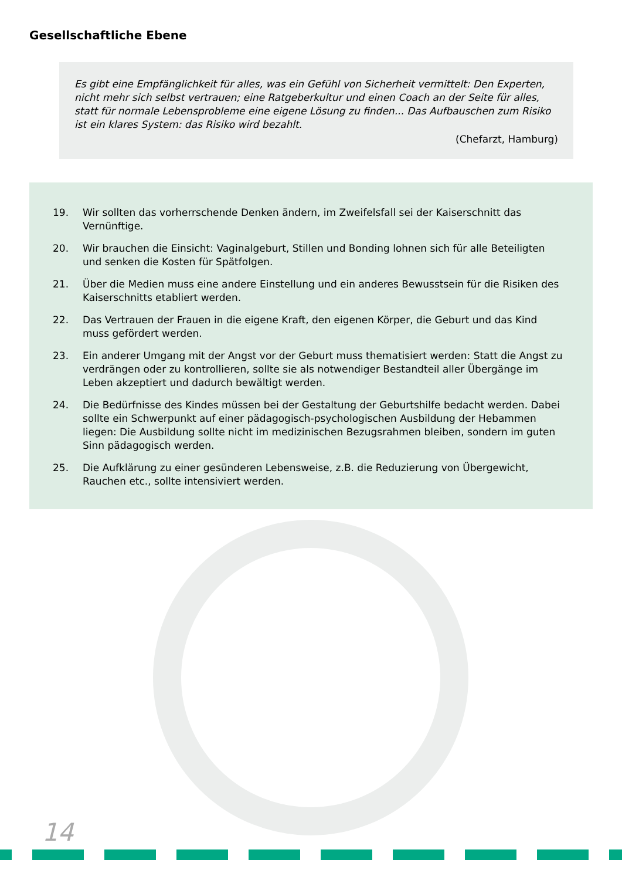Gesellschaftliche Ebene
Es gibt eine Empfänglichkeit für alles, was ein Gefühl von Sicherheit vermittelt: Den Experten, nicht mehr sich selbst vertrauen; eine Ratgeberkultur und einen Coach an der Seite für alles, statt für normale Lebensprobleme eine eigene Lösung zu finden... Das Aufbauschen zum Risiko ist ein klares System: das Risiko wird bezahlt.
(Chefarzt, Hamburg)
19. Wir sollten das vorherrschende Denken ändern, im Zweifelsfall sei der Kaiserschnitt das Vernünftige.
20. Wir brauchen die Einsicht: Vaginalgeburt, Stillen und Bonding lohnen sich für alle Beteiligten und senken die Kosten für Spätfolgen.
21. Über die Medien muss eine andere Einstellung und ein anderes Bewusstsein für die Risiken des Kaiserschnitts etabliert werden.
22. Das Vertrauen der Frauen in die eigene Kraft, den eigenen Körper, die Geburt und das Kind muss gefördert werden.
23. Ein anderer Umgang mit der Angst vor der Geburt muss thematisiert werden: Statt die Angst zu verdrängen oder zu kontrollieren, sollte sie als notwendiger Bestandteil aller Übergänge im Leben akzeptiert und dadurch bewältigt werden.
24. Die Bedürfnisse des Kindes müssen bei der Gestaltung der Geburtshilfe bedacht werden. Dabei sollte ein Schwerpunkt auf einer pädagogisch-psychologischen Ausbildung der Hebammen liegen: Die Ausbildung sollte nicht im medizinischen Bezugsrahmen bleiben, sondern im guten Sinn pädagogisch werden.
25. Die Aufklärung zu einer gesünderen Lebensweise, z.B. die Reduzierung von Übergewicht, Rauchen etc., sollte intensiviert werden.
14